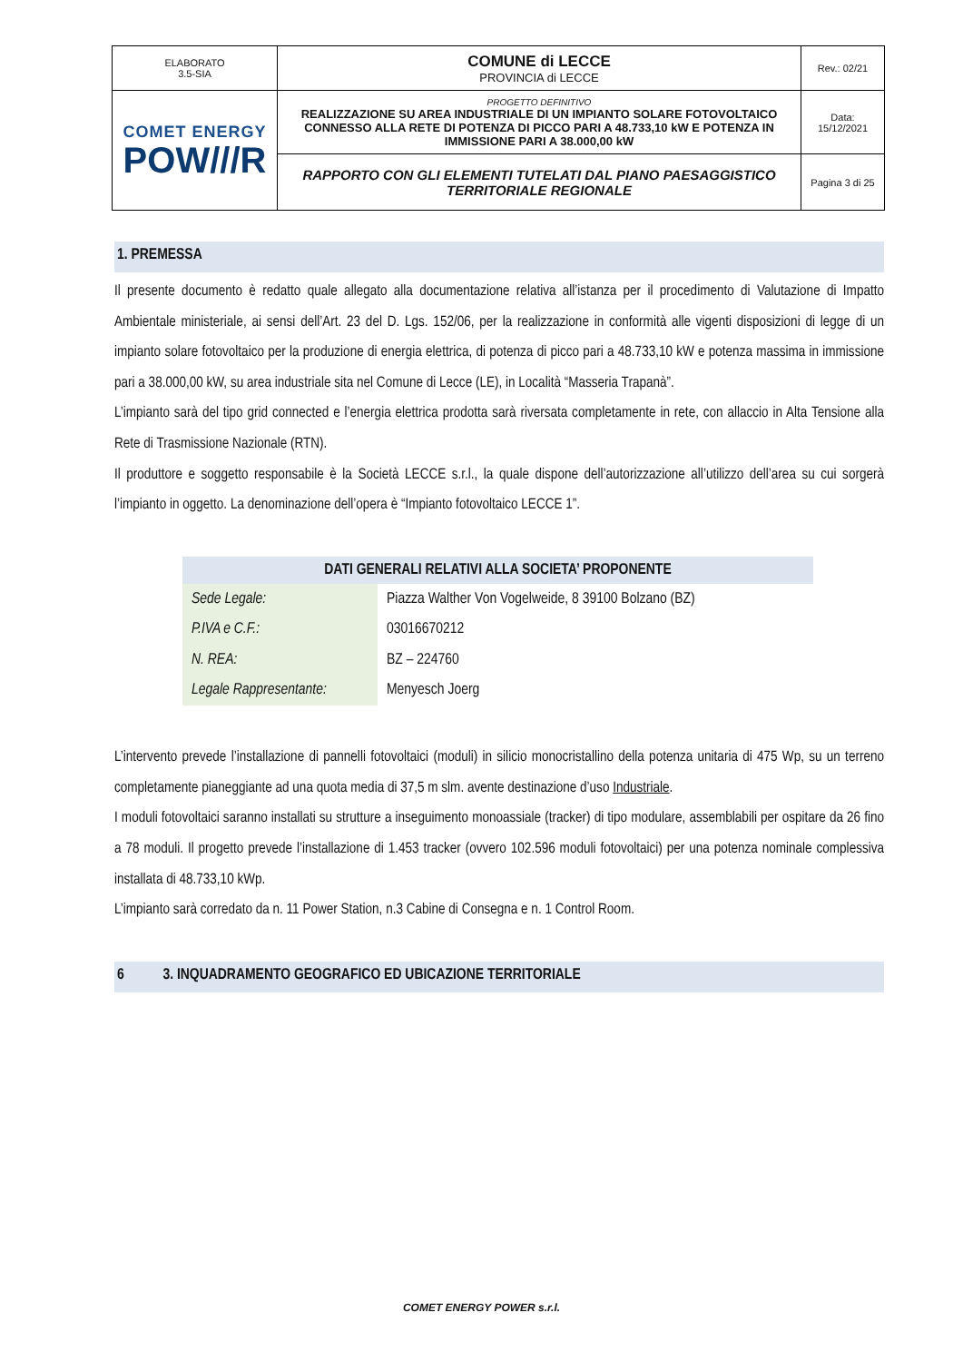| ELABORATO 3.5-SIA | COMUNE di LECCE PROVINCIA di LECCE | Rev.: 02/21 |
| COMET ENERGY POW///R | PROGETTO DEFINITIVO REALIZZAZIONE SU AREA INDUSTRIALE DI UN IMPIANTO SOLARE FOTOVOLTAICO CONNESSO ALLA RETE DI POTENZA DI PICCO PARI A 48.733,10 kW E POTENZA IN IMMISSIONE PARI A 38.000,00 kW | Data: 15/12/2021 |
| | RAPPORTO CON GLI ELEMENTI TUTELATI DAL PIANO PAESAGGISTICO TERRITORIALE REGIONALE | Pagina 3 di 25 |
1. PREMESSA
Il presente documento è redatto quale allegato alla documentazione relativa all’istanza per il procedimento di Valutazione di Impatto Ambientale ministeriale, ai sensi dell’Art. 23 del D. Lgs. 152/06, per la realizzazione in conformità alle vigenti disposizioni di legge di un impianto solare fotovoltaico per la produzione di energia elettrica, di potenza di picco pari a 48.733,10 kW e potenza massima in immissione pari a 38.000,00 kW, su area industriale sita nel Comune di Lecce (LE), in Località “Masseria Trapanà”.
L’impianto sarà del tipo grid connected e l’energia elettrica prodotta sarà riversata completamente in rete, con allaccio in Alta Tensione alla Rete di Trasmissione Nazionale (RTN).
Il produttore e soggetto responsabile è la Società LECCE s.r.l., la quale dispone dell’autorizzazione all’utilizzo dell’area su cui sorgerà l’impianto in oggetto. La denominazione dell’opera è “Impianto fotovoltaico LECCE 1”.
| DATI GENERALI RELATIVI ALLA SOCIETA’ PROPONENTE | |
| --- | --- |
| Sede Legale: | Piazza Walther Von Vogelweide, 8 39100 Bolzano (BZ) |
| P.IVA e C.F.: | 03016670212 |
| N. REA: | BZ – 224760 |
| Legale Rappresentante: | Menyesch Joerg |
L’intervento prevede l’installazione di pannelli fotovoltaici (moduli) in silicio monocristallino della potenza unitaria di 475 Wp, su un terreno completamente pianeggiante ad una quota media di 37,5 m slm. avente destinazione d’uso Industriale.
I moduli fotovoltaici saranno installati su strutture a inseguimento monoassiale (tracker) di tipo modulare, assemblabili per ospitare da 26 fino a 78 moduli. Il progetto prevede l’installazione di 1.453 tracker (ovvero 102.596 moduli fotovoltaici) per una potenza nominale complessiva installata di 48.733,10 kWp.
L’impianto sarà corredato da n. 11 Power Station, n.3 Cabine di Consegna e n. 1 Control Room.
6 3. INQUADRAMENTO GEOGRAFICO ED UBICAZIONE TERRITORIALE
COMET ENERGY POWER s.r.l.